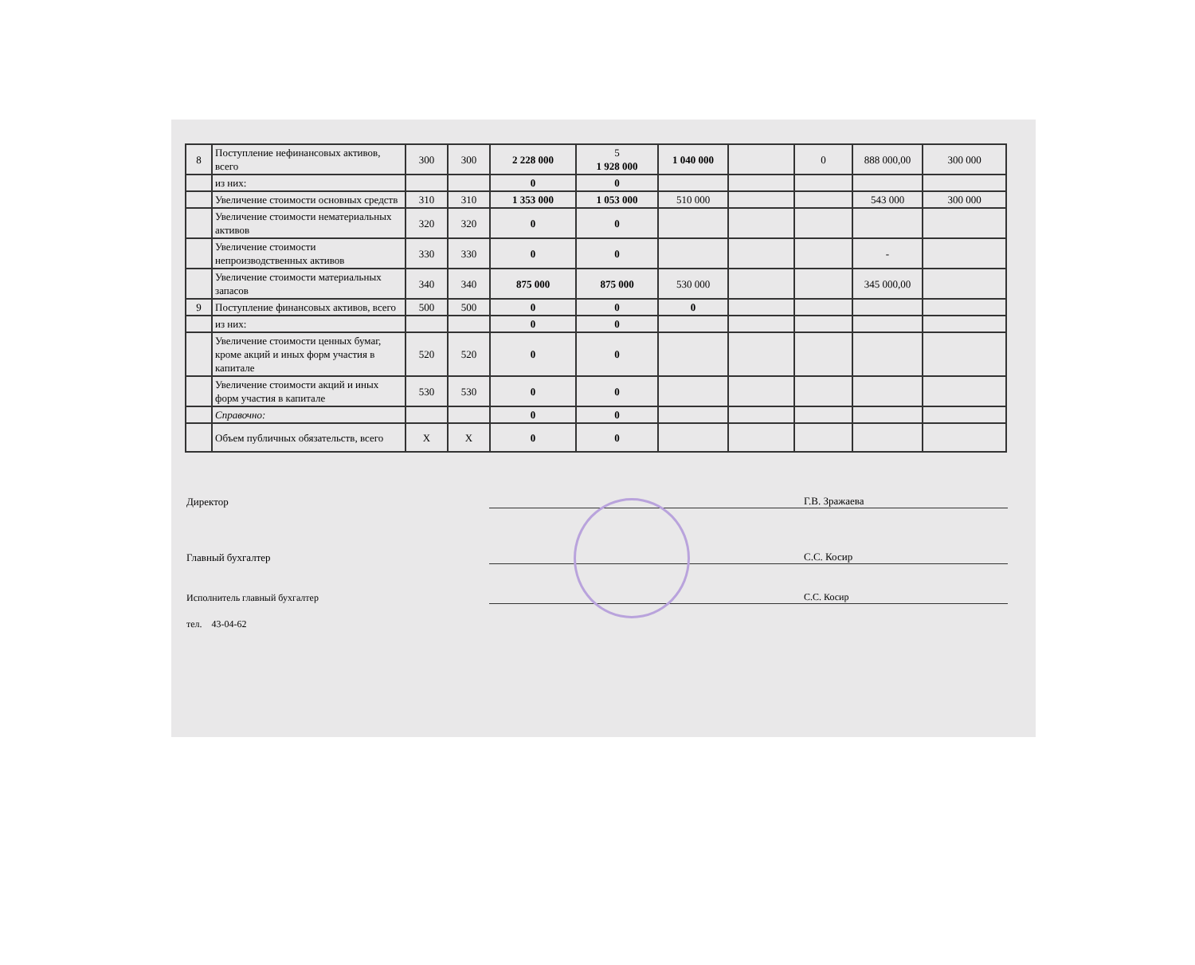| 8 | Поступление нефинансовых активов, всего | 300 | 300 | 2 228 000 | 5 1 928 000 | 1 040 000 | | 0 | 888 000,00 | 300 000 |
| | из них: | | | 0 | 0 | | | | | |
| | Увеличение стоимости основных средств | 310 | 310 | 1 353 000 | 1 053 000 | 510 000 | | | 543 000 | 300 000 |
| | Увеличение стоимости нематериальных активов | 320 | 320 | 0 | 0 | | | | | |
| | Увеличение стоимости непроизводственных активов | 330 | 330 | 0 | 0 | | | | - | |
| | Увеличение стоимости материальных запасов | 340 | 340 | 875 000 | 875 000 | 530 000 | | | 345 000,00 | |
| 9 | Поступление финансовых активов, всего | 500 | 500 | 0 | 0 | 0 | | | | |
| | из них: | | | 0 | 0 | | | | | |
| | Увеличение стоимости ценных бумаг, кроме акций и иных форм участия в капитале | 520 | 520 | 0 | 0 | | | | | |
| | Увеличение стоимости акций и иных форм участия в капитале | 530 | 530 | 0 | 0 | | | | | |
| | Справочно: | | | 0 | 0 | | | | | |
| | Объем публичных обязательств, всего | X | X | 0 | 0 | | | | | |
Директор
Г.В. Зражаева
Главный бухгалтер
С.С. Косир
Исполнитель главный бухгалтер
С.С. Косир
тел. 43-04-62